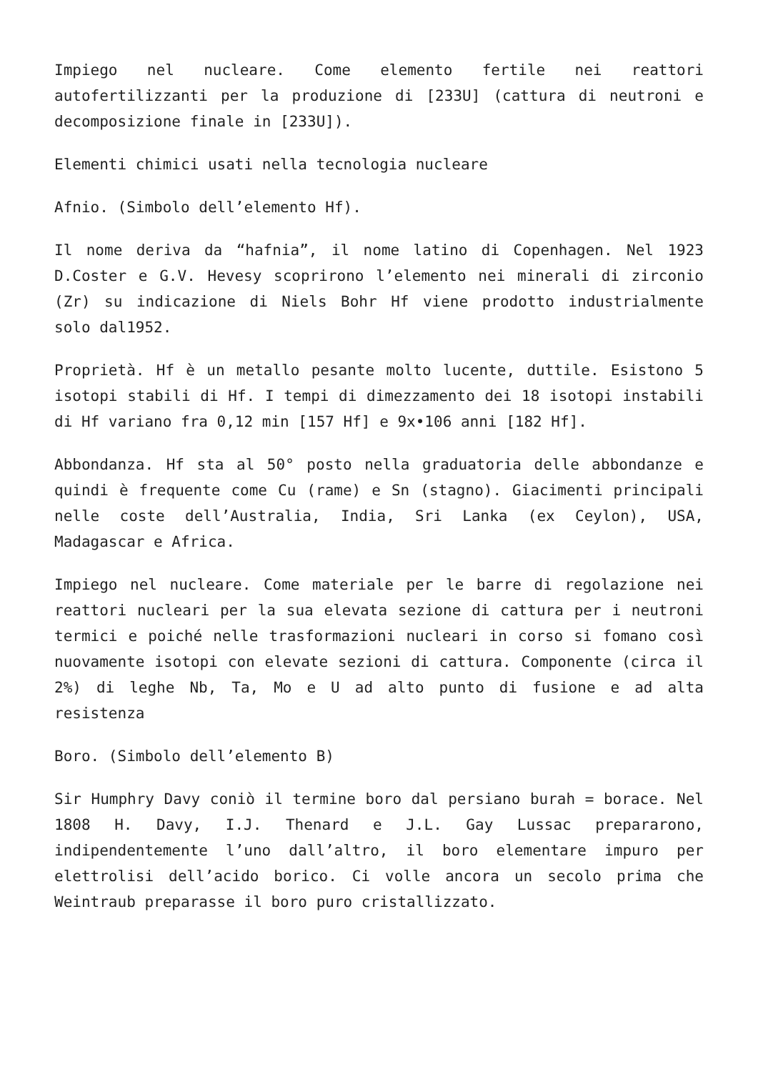Impiego nel nucleare. Come elemento fertile nei reattori autofertilizzanti per la produzione di [233U] (cattura di neutroni e decomposizione finale in [233U]).
Elementi chimici usati nella tecnologia nucleare
Afnio. (Simbolo dell’elemento Hf).
Il nome deriva da “hafnia”, il nome latino di Copenhagen. Nel 1923 D.Coster e G.V. Hevesy scoprirono l’elemento nei minerali di zirconio (Zr) su indicazione di Niels Bohr Hf viene prodotto industrialmente solo dal1952.
Proprietà. Hf è un metallo pesante molto lucente, duttile. Esistono 5 isotopi stabili di Hf. I tempi di dimezzamento dei 18 isotopi instabili di Hf variano fra 0,12 min [157 Hf] e 9x•106 anni [182 Hf].
Abbondanza. Hf sta al 50° posto nella graduatoria delle abbondanze e quindi è frequente come Cu (rame) e Sn (stagno). Giacimenti principali nelle coste dell’Australia, India, Sri Lanka (ex Ceylon), USA, Madagascar e Africa.
Impiego nel nucleare. Come materiale per le barre di regolazione nei reattori nucleari per la sua elevata sezione di cattura per i neutroni termici e poiché nelle trasformazioni nucleari in corso si fomano così nuovamente isotopi con elevate sezioni di cattura. Componente (circa il 2%) di leghe Nb, Ta, Mo e U ad alto punto di fusione e ad alta resistenza
Boro. (Simbolo dell’elemento B)
Sir Humphry Davy coniò il termine boro dal persiano burah = borace. Nel 1808 H. Davy, I.J. Thenard e J.L. Gay Lussac prepararono, indipendentemente l’uno dall’altro, il boro elementare impuro per elettrolisi dell’acido borico. Ci volle ancora un secolo prima che Weintraub preparasse il boro puro cristallizzato.